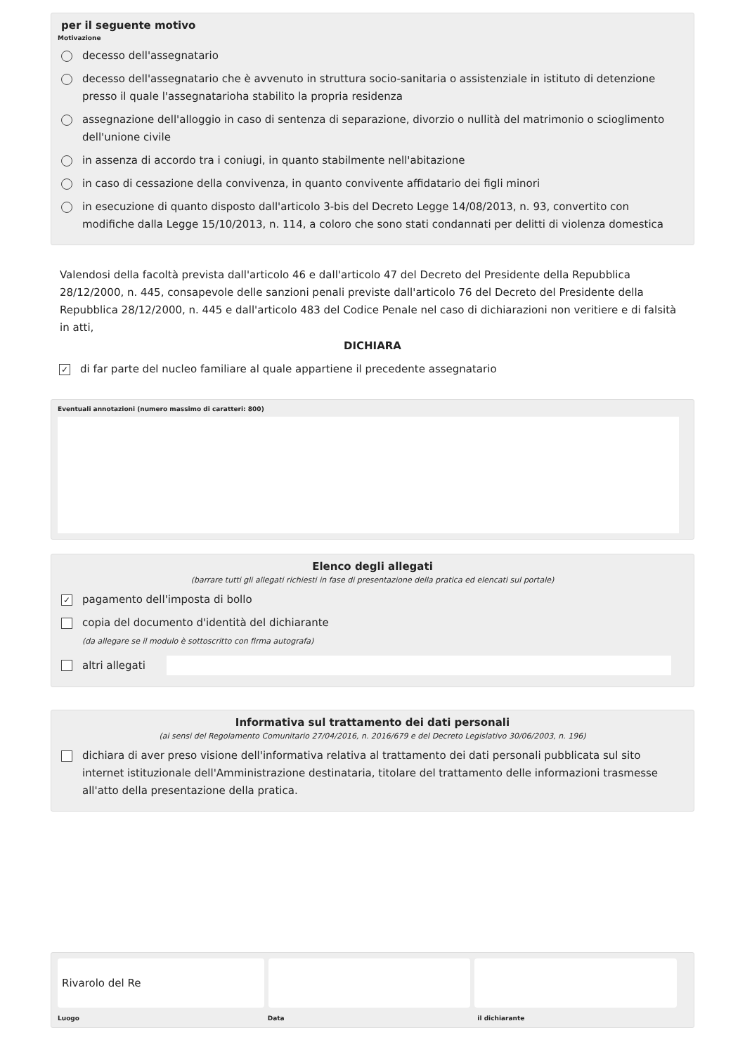per il seguente motivo
Motivazione
decesso dell'assegnatario
decesso dell'assegnatario che è avvenuto in struttura socio-sanitaria o assistenziale in istituto di detenzione presso il quale l'assegnatarioha stabilito la propria residenza
assegnazione dell'alloggio in caso di sentenza di separazione, divorzio o nullità del matrimonio o scioglimento dell'unione civile
in assenza di accordo tra i coniugi, in quanto stabilmente nell'abitazione
in caso di cessazione della convivenza, in quanto convivente affidatario dei figli minori
in esecuzione di quanto disposto dall'articolo 3-bis del Decreto Legge 14/08/2013, n. 93, convertito con modifiche dalla Legge 15/10/2013, n. 114, a coloro che sono stati condannati per delitti di violenza domestica
Valendosi della facoltà prevista dall'articolo 46 e dall'articolo 47 del Decreto del Presidente della Repubblica 28/12/2000, n. 445, consapevole delle sanzioni penali previste dall'articolo 76 del Decreto del Presidente della Repubblica 28/12/2000, n. 445 e dall'articolo 483 del Codice Penale nel caso di dichiarazioni non veritiere e di falsità in atti,
DICHIARA
✓ di far parte del nucleo familiare al quale appartiene il precedente assegnatario
Eventuali annotazioni (numero massimo di caratteri: 800)
Elenco degli allegati
(barrare tutti gli allegati richiesti in fase di presentazione della pratica ed elencati sul portale)
✓ pagamento dell'imposta di bollo
copia del documento d'identità del dichiarante
(da allegare se il modulo è sottoscritto con firma autografa)
altri allegati
Informativa sul trattamento dei dati personali
(ai sensi del Regolamento Comunitario 27/04/2016, n. 2016/679 e del Decreto Legislativo 30/06/2003, n. 196)
dichiara di aver preso visione dell'informativa relativa al trattamento dei dati personali pubblicata sul sito internet istituzionale dell'Amministrazione destinataria, titolare del trattamento delle informazioni trasmesse all'atto della presentazione della pratica.
Rivarolo del Re
Luogo Data il dichiarante